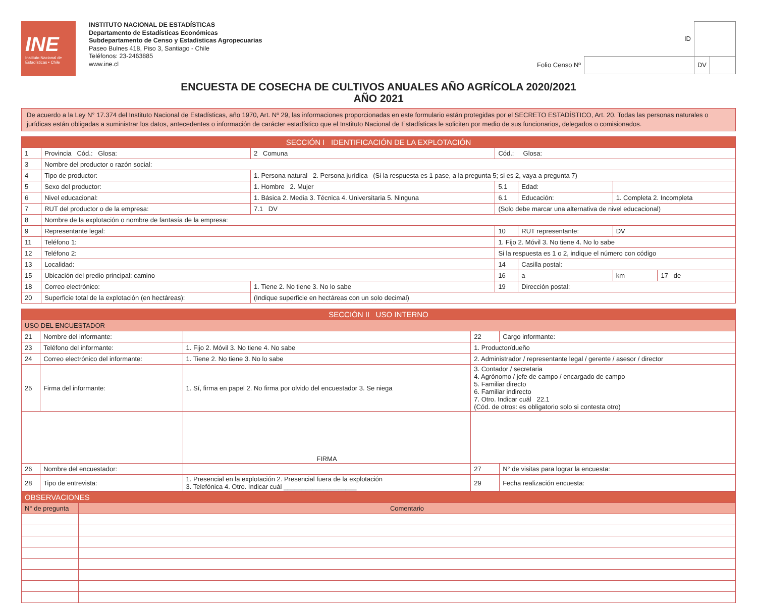INE
Instituto Nacional de Estadísticas • Chile
INSTITUTO NACIONAL DE ESTADÍSTICAS
Departamento de Estadísticas Económicas
Subdepartamento de Censo y Estadisticas Agropecuarias
Paseo Bulnes 418, Piso 3, Santiago - Chile
Teléfonos: 23-2463885
www.ine.cl
| ID | | | |
| Folio Censo Nº | | DV | |
ENCUESTA DE COSECHA DE CULTIVOS ANUALES AÑO AGRÍCOLA 2020/2021
AÑO 2021
De acuerdo a la Ley N° 17.374 del Instituto Nacional de Estadísticas, año 1970, Art. Nº 29, las informaciones proporcionadas en este formulario están protegidas por el SECRETO ESTADÍSTICO, Art. 20. Todas las personas naturales o jurídicas están obligadas a suministrar los datos, antecedentes o información de carácter estadístico que el Instituto Nacional de Estadísticas le soliciten por medio de sus funcionarios, delegados o comisionados.
| SECCIÓN I IDENTIFICACIÓN DE LA EXPLOTACIÓN | | | | | | |
| --- | --- | --- | --- | --- | --- | --- |
| 1 | Provincia Cód.: Glosa: | 2 Comuna | Cód.: Glosa: | | | |
| 3 | Nombre del productor o razón social: | | | | | |
| 4 | Tipo de productor: | 1. Persona natural 2. Persona jurídica (Si la respuesta es 1 pase, a la pregunta 5; si es 2, vaya a pregunta 7) | | | | |
| 5 | Sexo del productor: | 1. Hombre 2. Mujer | 5.1 | Edad: | | |
| 6 | Nivel educacional: | 1. Básica 2. Media 3. Técnica 4. Universitaria 5. Ninguna | 6.1 | Educación: | 1. Completa 2. Incompleta | |
| 7 | RUT del productor o de la empresa: | 7.1 DV | (Solo debe marcar una alternativa de nivel educacional) | | | |
| 8 | Nombre de la explotación o nombre de fantasía de la empresa: | | | | | |
| 9 | Representante legal: | | 10 | RUT representante: | DV | |
| 11 | Teléfono 1: | | 1. Fijo 2. Móvil 3. No tiene 4. No lo sabe | | | |
| 12 | Teléfono 2: | | Si la respuesta es 1 o 2, indique el número con código | | | |
| 13 | Localidad: | | 14 | Casilla postal: | | |
| 15 | Ubicación del predio principal: camino | | 16 | a | km | 17 de |
| 18 | Correo electrónico: | 1. Tiene 2. No tiene 3. No lo sabe | 19 | Dirección postal: | | |
| 20 | Superficie total de la explotación (en hectáreas): | (Indique superficie en hectáreas con un solo decimal) | | | | |
| SECCIÓN II USO INTERNO | | | | |
| --- | --- | --- | --- | --- |
| USO DEL ENCUESTADOR | | | | |
| 21 | Nombre del informante: | | 22 | Cargo informante: |
| 23 | Teléfono del informante: | 1. Fijo 2. Móvil 3. No tiene 4. No sabe | 1. Productor/dueño | |
| 24 | Correo electrónico del informante: | 1. Tiene 2. No tiene 3. No lo sabe | 2. Administrador / representante legal / gerente / asesor / director | |
| 25 | Firma del informante: | 1. Sí, firma en papel 2. No firma por olvido del encuestador 3. Se niega | 3. Contador / secretaria 4. Agrónomo / jefe de campo / encargado de campo 5. Familiar directo 6. Familiar indirecto 7. Otro. Indicar cuál 22.1 (Cód. de otros: es obligatorio solo si contesta otro) | |
| | | FIRMA | | |
| 26 | Nombre del encuestador: | | 27 | N° de visitas para lograr la encuesta: |
| 28 | Tipo de entrevista: | 1. Presencial en la explotación 2. Presencial fuera de la explotación 3. Telefónica 4. Otro. Indicar cuál ____________________ | 29 | Fecha realización encuesta: |
| OBSERVACIONES | |
| N° de pregunta | Comentario |